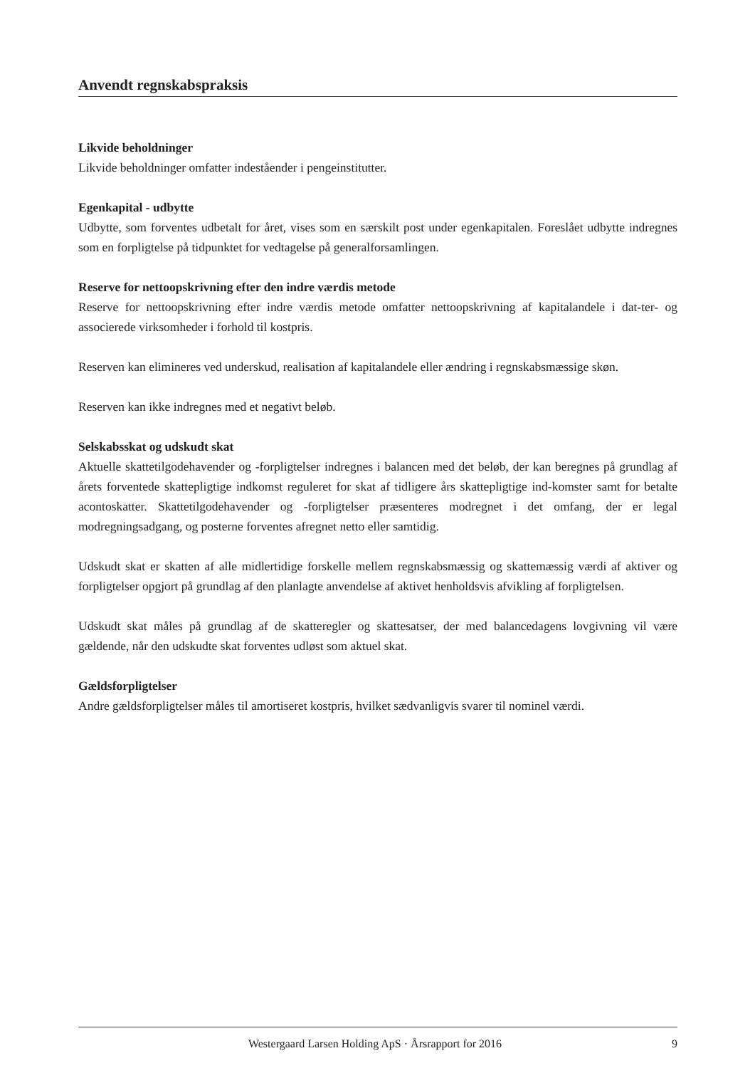Anvendt regnskabspraksis
Likvide beholdninger
Likvide beholdninger omfatter indeståender i pengeinstitutter.
Egenkapital - udbytte
Udbytte, som forventes udbetalt for året, vises som en særskilt post under egenkapitalen. Foreslået udbytte indregnes som en forpligtelse på tidpunktet for vedtagelse på generalforsamlingen.
Reserve for nettoopskrivning efter den indre værdis metode
Reserve for nettoopskrivning efter indre værdis metode omfatter nettoopskrivning af kapitalandele i dat-ter- og associerede virksomheder i forhold til kostpris.
Reserven kan elimineres ved underskud, realisation af kapitalandele eller ændring i regnskabsmæssige skøn.
Reserven kan ikke indregnes med et negativt beløb.
Selskabsskat og udskudt skat
Aktuelle skattetilgodehavender og -forpligtelser indregnes i balancen med det beløb, der kan beregnes på grundlag af årets forventede skattepligtige indkomst reguleret for skat af tidligere års skattepligtige ind-komster samt for betalte acontoskatter. Skattetilgodehavender og -forpligtelser præsenteres modregnet i det omfang, der er legal modregningsadgang, og posterne forventes afregnet netto eller samtidig.
Udskudt skat er skatten af alle midlertidige forskelle mellem regnskabsmæssig og skattemæssig værdi af aktiver og forpligtelser opgjort på grundlag af den planlagte anvendelse af aktivet henholdsvis afvikling af forpligtelsen.
Udskudt skat måles på grundlag af de skatteregler og skattesatser, der med balancedagens lovgivning vil være gældende, når den udskudte skat forventes udløst som aktuel skat.
Gældsforpligtelser
Andre gældsforpligtelser måles til amortiseret kostpris, hvilket sædvanligvis svarer til nominel værdi.
Westergaard Larsen Holding ApS · Årsrapport for 2016 9